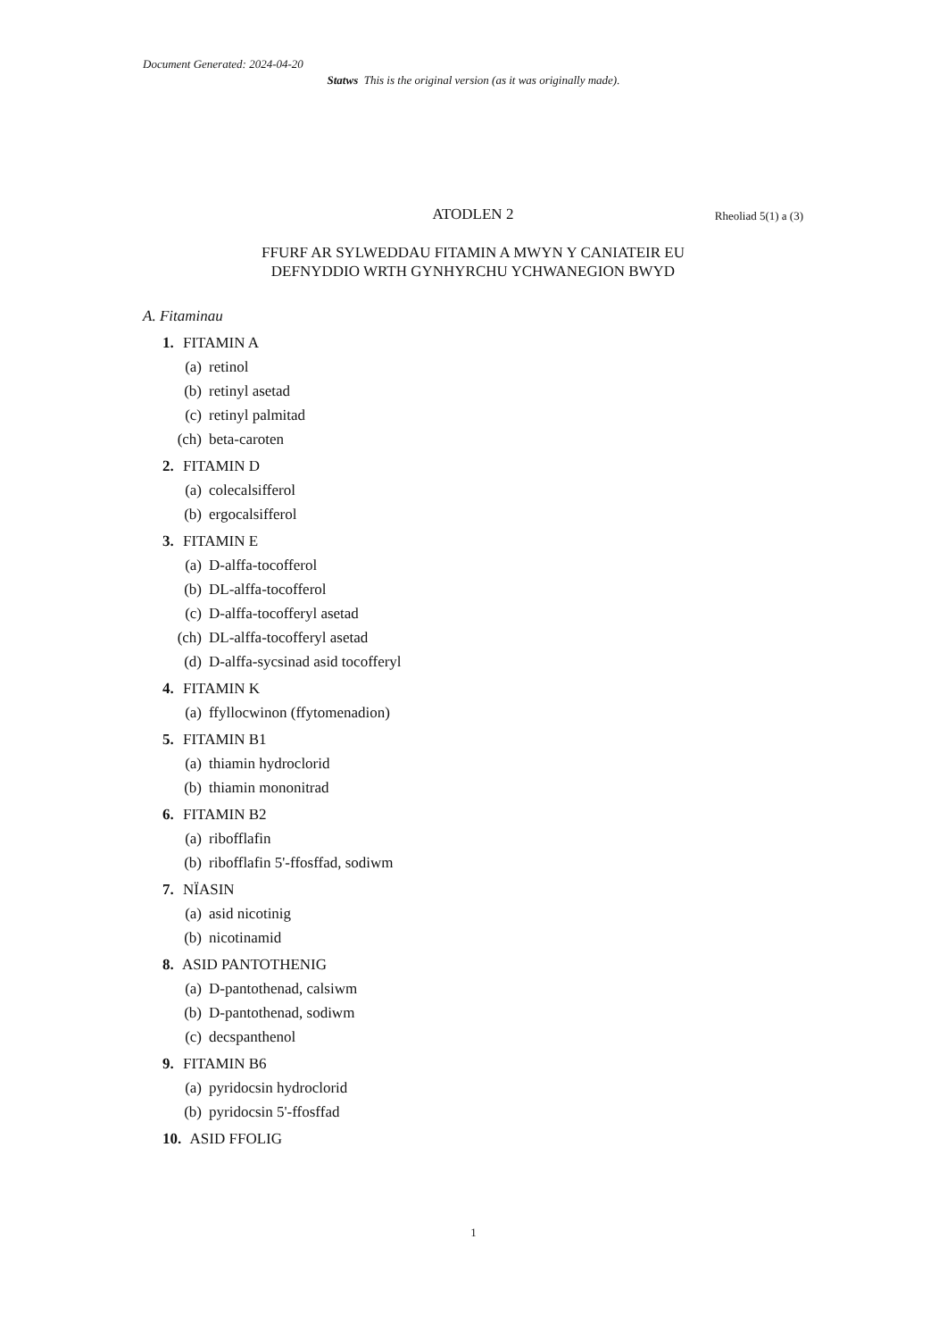Document Generated: 2024-04-20
Statws This is the original version (as it was originally made).
ATODLEN 2 Rheoliad 5(1) a (3)
FFURF AR SYLWEDDAU FITAMIN A MWYN Y CANIATEIR EU
DEFNYDDIO WRTH GYNHYRCHU YCHWANEGION BWYD
A. Fitaminau
1. FITAMIN A
(a) retinol
(b) retinyl asetad
(c) retinyl palmitad
(ch) beta-caroten
2. FITAMIN D
(a) colecalsifferol
(b) ergocalsifferol
3. FITAMIN E
(a) D-alffa-tocofferol
(b) DL-alffa-tocofferol
(c) D-alffa-tocofferyl asetad
(ch) DL-alffa-tocofferyl asetad
(d) D-alffa-sycsinad asid tocofferyl
4. FITAMIN K
(a) ffyllocwinon (ffytomenadion)
5. FITAMIN B1
(a) thiamin hydroclorid
(b) thiamin mononitrad
6. FITAMIN B2
(a) ribofflafin
(b) ribofflafin 5'-ffosffad, sodiwm
7. NÏASIN
(a) asid nicotinig
(b) nicotinamid
8. ASID PANTOTHENIG
(a) D-pantothenad, calsiwm
(b) D-pantothenad, sodiwm
(c) decspanthenol
9. FITAMIN B6
(a) pyridocsin hydroclorid
(b) pyridocsin 5'-ffosffad
10. ASID FFOLIG
1